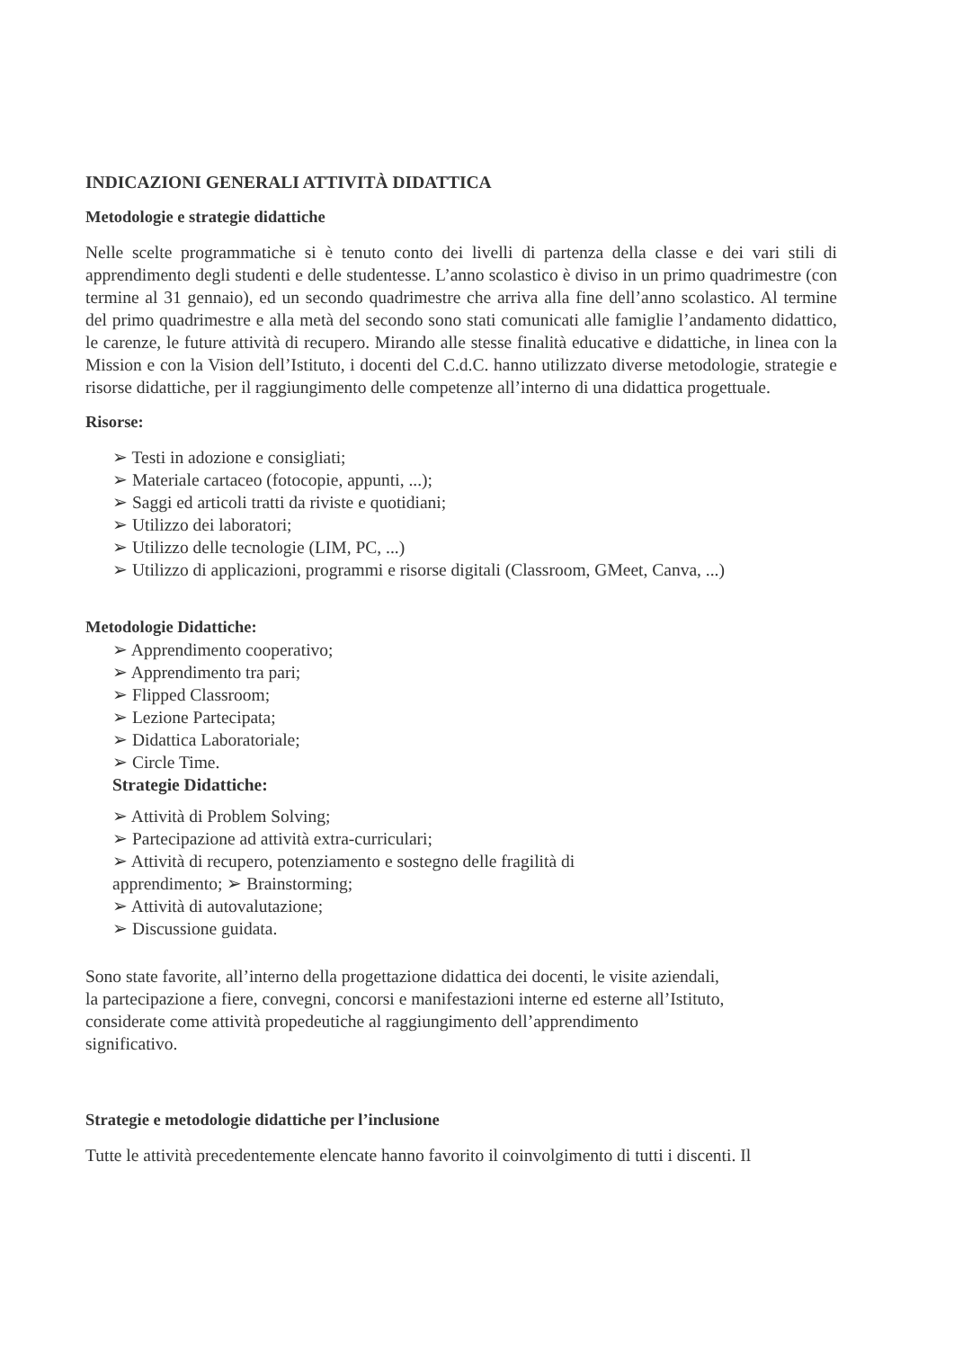INDICAZIONI GENERALI ATTIVITÀ DIDATTICA
Metodologie e strategie didattiche
Nelle scelte programmatiche si è tenuto conto dei livelli di partenza della classe e dei vari stili di apprendimento degli studenti e delle studentesse. L’anno scolastico è diviso in un primo quadrimestre (con termine al 31 gennaio), ed un secondo quadrimestre che arriva alla fine dell’anno scolastico. Al termine del primo quadrimestre e alla metà del secondo sono stati comunicati alle famiglie l’andamento didattico, le carenze, le future attività di recupero. Mirando alle stesse finalità educative e didattiche, in linea con la Mission e con la Vision dell’Istituto, i docenti del C.d.C. hanno utilizzato diverse metodologie, strategie e risorse didattiche, per il raggiungimento delle competenze all’interno di una didattica progettuale.
Risorse:
➢ Testi in adozione e consigliati;
➢ Materiale cartaceo (fotocopie, appunti, ...);
➢ Saggi ed articoli tratti da riviste e quotidiani;
➢ Utilizzo dei laboratori;
➢ Utilizzo delle tecnologie (LIM, PC, ...)
➢ Utilizzo di applicazioni, programmi e risorse digitali (Classroom, GMeet, Canva, ...)
Metodologie Didattiche:
➢ Apprendimento cooperativo;
➢ Apprendimento tra pari;
➢ Flipped Classroom;
➢ Lezione Partecipata;
➢ Didattica Laboratoriale;
➢ Circle Time.
Strategie Didattiche:
➢ Attività di Problem Solving;
➢ Partecipazione ad attività extra-curriculari;
➢ Attività di recupero, potenziamento e sostegno delle fragilità di
apprendimento; ➢ Brainstorming;
➢ Attività di autovalutazione;
➢ Discussione guidata.
Sono state favorite, all’interno della progettazione didattica dei docenti, le visite aziendali,
la partecipazione a fiere, convegni, concorsi e manifestazioni interne ed esterne all’Istituto,
considerate come attività propedeutiche al raggiungimento dell’apprendimento
significativo.
Strategie e metodologie didattiche per l’inclusione
Tutte le attività precedentemente elencate hanno favorito il coinvolgimento di tutti i discenti. Il